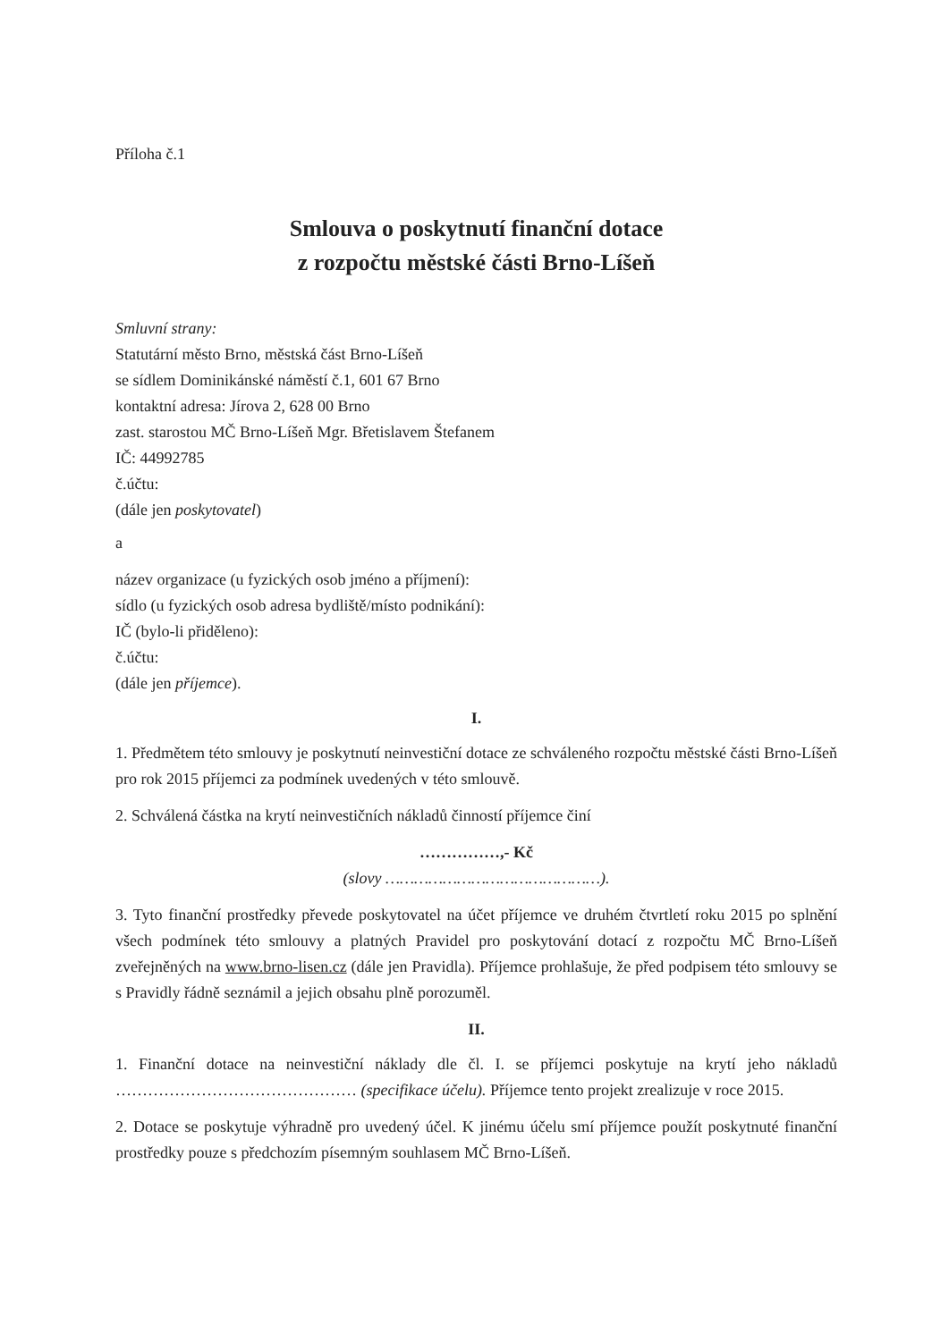Příloha č.1
Smlouva o poskytnutí finanční dotace
z rozpočtu městské části Brno-Líšeň
Smluvní strany:
Statutární město Brno, městská část Brno-Líšeň
se sídlem Dominikánské náměstí č.1, 601 67 Brno
kontaktní adresa: Jírova 2, 628 00 Brno
zast. starostou MČ Brno-Líšeň Mgr. Břetislavem Štefanem
IČ: 44992785
č.účtu:
(dále jen poskytovatel)
a
název organizace (u fyzických osob jméno a příjmení):
sídlo (u fyzických osob adresa bydliště/místo podnikání):
IČ (bylo-li přiděleno):
č.účtu:
(dále jen příjemce).
I.
1. Předmětem této smlouvy je poskytnutí neinvestiční dotace ze schváleného rozpočtu městské části Brno-Líšeň pro rok 2015 příjemci za podmínek uvedených v této smlouvě.
2. Schválená částka na krytí neinvestičních nákladů činností příjemce činí
……………,- Kč
(slovy ………………………………………).
3. Tyto finanční prostředky převede poskytovatel na účet příjemce ve druhém čtvrtletí roku 2015 po splnění všech podmínek této smlouvy a platných Pravidel pro poskytování dotací z rozpočtu MČ Brno-Líšeň zveřejněných na www.brno-lisen.cz (dále jen Pravidla). Příjemce prohlašuje, že před podpisem této smlouvy se s Pravidly řádně seznámil a jejich obsahu plně porozuměl.
II.
1. Finanční dotace na neinvestiční náklady dle čl. I. se příjemci poskytuje na krytí jeho nákladů ……………………………………… (specifikace účelu). Příjemce tento projekt zrealizuje v roce 2015.
2. Dotace se poskytuje výhradně pro uvedený účel. K jinému účelu smí příjemce použít poskytnuté finanční prostředky pouze s předchozím písemným souhlasem MČ Brno-Líšeň.